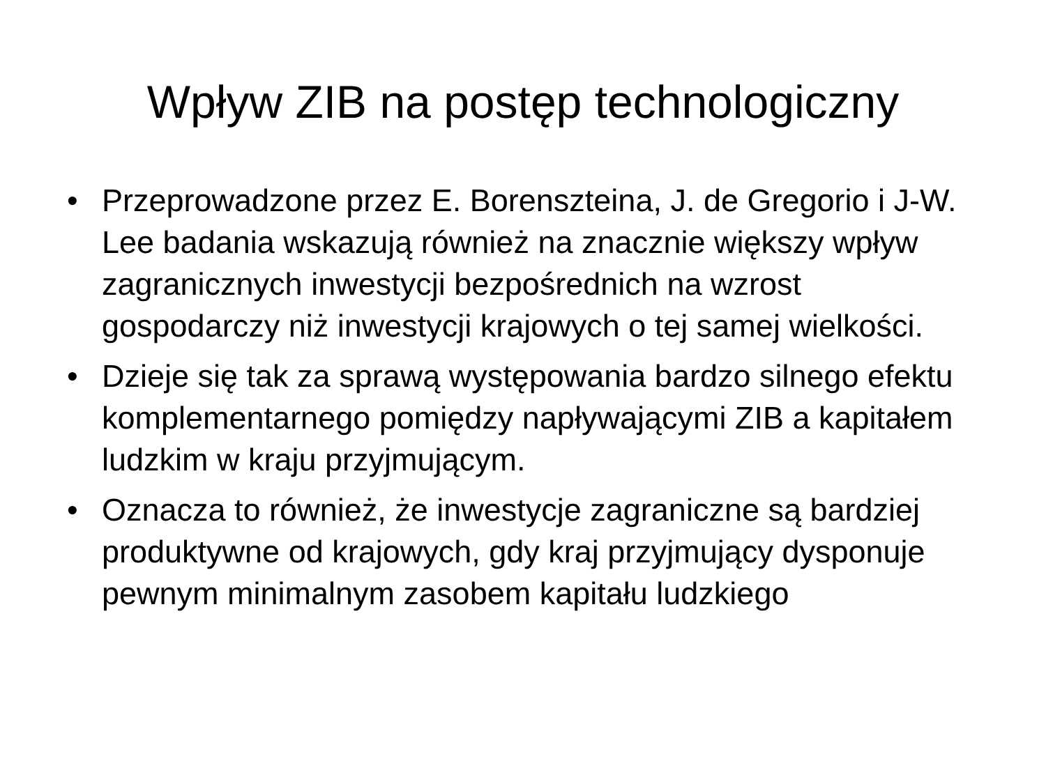Wpływ ZIB na postęp technologiczny
• Przeprowadzone przez E. Borenszteina, J. de Gregorio i J-W. Lee badania wskazują również na znacznie większy wpływ zagranicznych inwestycji bezpośrednich na wzrost gospodarczy niż inwestycji krajowych o tej samej wielkości.
• Dzieje się tak za sprawą występowania bardzo silnego efektu komplementarnego pomiędzy napływającymi ZIB a kapitałem ludzkim w kraju przyjmującym.
• Oznacza to również, że inwestycje zagraniczne są bardziej produktywne od krajowych, gdy kraj przyjmujący dysponuje pewnym minimalnym zasobem kapitału ludzkiego